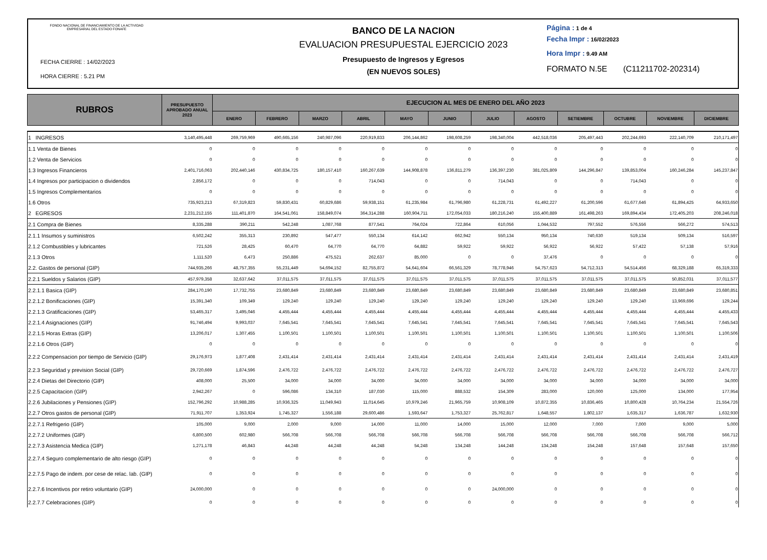FONDO NACIONAL DE FINANCIAMIENTO DE LA ACTIVIDAD EMPRESARIAL DEL ESTADO FONAFE
FECHA CIERRE : 14/02/2023
HORA CIERRE : 5.21 PM
BANCO DE LA NACION
EVALUACION PRESUPUESTAL EJERCICIO 2023
Presupuesto de Ingresos y Egresos
(EN NUEVOS SOLES)
Página : 1 de 4
Fecha Impr : 16/02/2023
Hora Impr : 9.49 AM
FORMATO N.5E (C11211702-202314)
| RUBROS | PRESUPUESTO APROBADO ANUAL 2023 | EJECUCION AL MES DE ENERO DEL AÑO 2023 | | | | | | | | | | | |
| --- | --- | --- | --- | --- | --- | --- | --- | --- | --- | --- | --- | --- | --- |
| | | ENERO | FEBRERO | MARZO | ABRIL | MAYO | JUNIO | JULIO | AGOSTO | SETIEMBRE | OCTUBRE | NOVIEMBRE | DICIEMBRE |
| 1 INGRESOS | 3,140,495,448 | 269,759,969 | 490,665,156 | 240,987,096 | 220,919,833 | 206,144,862 | 198,608,259 | 198,340,004 | 442,518,036 | 205,497,443 | 202,244,693 | 222,140,709 | 210,171,497 |
| 1.1 Venta de Bienes | 0 | 0 | 0 | 0 | 0 | 0 | 0 | 0 | 0 | 0 | 0 | 0 | 0 |
| 1.2 Venta de Servicios | 0 | 0 | 0 | 0 | 0 | 0 | 0 | 0 | 0 | 0 | 0 | 0 | 0 |
| 1.3 Ingresos Financieros | 2,401,716,063 | 202,440,146 | 430,834,725 | 180,157,410 | 160,267,639 | 144,908,878 | 136,811,279 | 136,397,230 | 381,025,809 | 144,296,847 | 139,853,004 | 160,246,284 | 145,237,847 |
| 1.4 Ingresos por participacion o dividendos | 2,856,172 | 0 | 0 | 0 | 714,043 | 0 | 0 | 714,043 | 0 | 0 | 714,043 | 0 | 0 |
| 1.5 Ingresos Complementarios | 0 | 0 | 0 | 0 | 0 | 0 | 0 | 0 | 0 | 0 | 0 | 0 | 0 |
| 1.6 Otros | 735,923,213 | 67,319,823 | 59,830,431 | 60,829,686 | 59,938,151 | 61,235,984 | 61,796,980 | 61,228,731 | 61,492,227 | 61,200,596 | 61,677,646 | 61,894,425 | 64,933,650 |
| 2 EGRESOS | 2,231,212,155 | 111,401,870 | 164,541,061 | 158,849,074 | 364,314,288 | 160,904,711 | 172,054,033 | 180,216,240 | 155,400,889 | 161,498,263 | 169,894,434 | 172,405,203 | 208,246,018 |
| 2.1 Compra de Bienes | 8,335,288 | 390,211 | 542,248 | 1,087,768 | 877,541 | 764,024 | 722,864 | 610,056 | 1,044,532 | 797,552 | 576,556 | 566,272 | 574,513 |
| 2.1.1 Insumos y suministros | 6,502,242 | 355,313 | 230,892 | 547,477 | 550,134 | 614,142 | 662,942 | 550,134 | 950,134 | 740,630 | 519,134 | 509,134 | 516,597 |
| 2.1.2 Combustibles y lubricantes | 721,526 | 28,425 | 60,470 | 64,770 | 64,770 | 64,882 | 59,922 | 59,922 | 56,922 | 56,922 | 57,422 | 57,138 | 57,916 |
| 2.1.3 Otros | 1,111,520 | 6,473 | 250,886 | 475,521 | 262,637 | 85,000 | 0 | 0 | 37,476 | 0 | 0 | 0 | 0 |
| 2.2. Gastos de personal (GIP) | 744,935,266 | 48,757,355 | 55,231,449 | 54,694,152 | 82,755,872 | 54,641,604 | 66,561,329 | 78,778,946 | 54,757,623 | 54,712,313 | 54,514,456 | 68,329,188 | 65,319,333 |
| 2.2.1 Sueldos y Salarios (GIP) | 457,979,358 | 32,637,642 | 37,011,575 | 37,011,575 | 37,011,575 | 37,011,575 | 37,011,575 | 37,011,575 | 37,011,575 | 37,011,575 | 37,011,575 | 50,852,031 | 37,011,577 |
| 2.2.1.1 Basica (GIP) | 284,170,190 | 17,732,755 | 23,680,849 | 23,680,849 | 23,680,849 | 23,680,849 | 23,680,849 | 23,680,849 | 23,680,849 | 23,680,849 | 23,680,849 | 23,680,849 | 23,680,851 |
| 2.2.1.2 Bonificaciones (GIP) | 15,391,340 | 109,349 | 129,240 | 129,240 | 129,240 | 129,240 | 129,240 | 129,240 | 129,240 | 129,240 | 129,240 | 13,969,696 | 129,244 |
| 2.2.1.3 Gratificaciones (GIP) | 53,465,317 | 3,495,046 | 4,455,444 | 4,455,444 | 4,455,444 | 4,455,444 | 4,455,444 | 4,455,444 | 4,455,444 | 4,455,444 | 4,455,444 | 4,455,444 | 4,455,433 |
| 2.2.1.4 Asignaciones (GIP) | 91,746,494 | 9,993,037 | 7,645,541 | 7,645,541 | 7,645,541 | 7,645,541 | 7,645,541 | 7,645,541 | 7,645,541 | 7,645,541 | 7,645,541 | 7,645,541 | 7,645,543 |
| 2.2.1.5 Horas Extras (GIP) | 13,206,017 | 1,307,455 | 1,100,501 | 1,100,501 | 1,100,501 | 1,100,501 | 1,100,501 | 1,100,501 | 1,100,501 | 1,100,501 | 1,100,501 | 1,100,501 | 1,100,506 |
| 2.2.1.6 Otros (GIP) | 0 | 0 | 0 | 0 | 0 | 0 | 0 | 0 | 0 | 0 | 0 | 0 | 0 |
| 2.2.2 Compensacion por tiempo de Servicio (GIP) | 29,176,973 | 1,877,408 | 2,431,414 | 2,431,414 | 2,431,414 | 2,431,414 | 2,431,414 | 2,431,414 | 2,431,414 | 2,431,414 | 2,431,414 | 2,431,414 | 2,431,419 |
| 2.2.3 Seguridad y prevision Social (GIP) | 29,720,669 | 1,874,596 | 2,476,722 | 2,476,722 | 2,476,722 | 2,476,722 | 2,476,722 | 2,476,722 | 2,476,722 | 2,476,722 | 2,476,722 | 2,476,722 | 2,476,727 |
| 2.2.4 Dietas del Directorio (GIP) | 408,000 | 25,500 | 34,000 | 34,000 | 34,000 | 34,000 | 34,000 | 34,000 | 34,000 | 34,000 | 34,000 | 34,000 | 34,000 |
| 2.2.5 Capacitacion (GIP) | 2,942,267 | 0 | 596,086 | 134,310 | 187,030 | 115,000 | 888,532 | 154,309 | 283,000 | 120,000 | 125,000 | 134,000 | 177,954 |
| 2.2.6 Jubilaciones y Pensiones (GIP) | 152,796,292 | 10,988,285 | 10,936,325 | 11,049,943 | 11,014,645 | 10,979,246 | 21,965,759 | 10,908,109 | 10,872,355 | 10,836,465 | 10,800,428 | 10,764,234 | 21,554,726 |
| 2.2.7 Otros gastos de personal (GIP) | 71,911,707 | 1,353,924 | 1,745,327 | 1,556,188 | 29,600,486 | 1,593,647 | 1,753,327 | 25,762,817 | 1,648,557 | 1,802,137 | 1,635,317 | 1,636,787 | 1,632,930 |
| 2.2.7.1 Refrigerio (GIP) | 105,000 | 9,000 | 2,000 | 9,000 | 14,000 | 11,000 | 14,000 | 15,000 | 12,000 | 7,000 | 7,000 | 9,000 | 5,000 |
| 2.2.7.2 Uniformes (GIP) | 6,800,500 | 602,980 | 566,708 | 566,708 | 566,708 | 566,708 | 566,708 | 566,708 | 566,708 | 566,708 | 566,708 | 566,708 | 566,712 |
| 2.2.7.3 Asistencia Medica (GIP) | 1,271,178 | 46,843 | 44,248 | 44,248 | 44,248 | 54,248 | 134,248 | 144,248 | 134,248 | 154,248 | 157,648 | 157,648 | 157,650 |
| 2.2.7.4 Seguro complementario de alto riesgo (GIP) | 0 | 0 | 0 | 0 | 0 | 0 | 0 | 0 | 0 | 0 | 0 | 0 | 0 |
| 2.2.7.5 Pago de indem. por cese de relac. lab. (GIP) | 0 | 0 | 0 | 0 | 0 | 0 | 0 | 0 | 0 | 0 | 0 | 0 | 0 |
| 2.2.7.6 Incentivos por retiro voluntario (GIP) | 24,000,000 | 0 | 0 | 0 | 0 | 0 | 0 | 24,000,000 | 0 | 0 | 0 | 0 | 0 |
| 2.2.7.7 Celebraciones (GIP) | 0 | 0 | 0 | 0 | 0 | 0 | 0 | 0 | 0 | 0 | 0 | 0 | 0 |